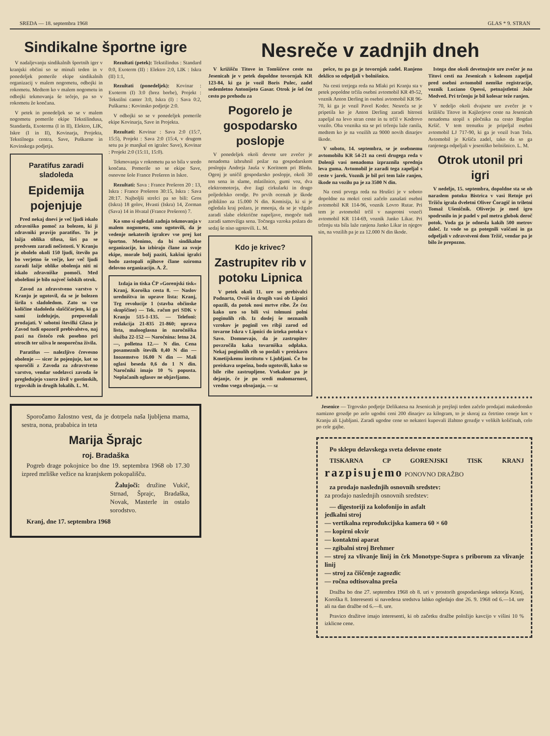SREDA — 18. septembra 1968 GLAS * 9. STRAN
Sindikalne športne igre
V nadaljevanju sindikalnih športnih iger v kranjski občini so se minuli teden in v ponedeljek pomerile ekipe sindikalnih organizacij v malem nogometu, odbojki in rokometu. Medtem ko v malem nogometu in odbojki tekmovanja še tečejo, pa so v rokometu že končana.
V petek in ponedeljek so se v malem nogometu pomerile ekipe Tekstilindusa, Standarda, Exoterma (I in II), Elektro, LIK, Iskre (I in II), Kovinarja, Projekta, Tekstilnega centra, Save, Puškarne in Kovinskega podjetja.
Paratifus zaradi sladoleda
Epidemija pojenjuje
Pred nekaj dnevi je več ljudi iskalo zdravniško pomoč za bolezen, ki ji zdravniki pravijo paratifus. To je lažja oblika tifusa, širi pa se predvsem zaradi nečistosti. V Kranju je obolelo okoli 150 ljudi, število pa bo verjetno še večje, ker več ljudi zaradi lažje oblike obolenja niti ni iskalo zdravniške pomoči. Med obolelimi je bilo največ šolskih otrok.
Zavod za zdravstveno varstvo v Kranju je ugotovil, da se je bolezen širila s sladoledom. Zato so vse količine sladoleda slaščičarjem, ki ga sami izdelujejo, prepovedali prodajati. V sobotni številki Glasa je Zavod tudi opozoril prebivalstvo, naj pazi na čistočo rok posebno pri otrocih ter uživa le neoporečna živila.
Paratifus — nalezljivo črevesno obolenje — sicer že pojenjuje, kot so sporočili z Zavoda za zdravstveno varstvo, vendar sodelavci zavoda še pregledujejo vzorce živil v gostinskih, trgovskih in drugih lokalih. L. M.
Rezultati (petek): Tekstilindus : Standard 0:0, Exoterm (II) : Elektro 2:0, LIK : Iskra (II) 1:1,
Rezultati (ponedeljek): Kovinar : Exoterm (I) 3:0 (brez borbe), Projekt : Tekstilni canter 3:0, Iskra (I) : Sava 0:2, Puškarna : Kovinsko podjetje 2:0.
V odbojki so se v ponedeljek pomerile ekipe Kovinarja, Save in Projekta.
Rezultati: Kovinar : Sava 2:0 (15:7, 15:5), Projekt : Sava 2:0 (15:4, v drugem setu pa je manjkal en igralec Save), Kovinar : Projekt 2:0 (15:11, 15:0).
Tekmovanja v rokometu pa so bila v sredo končana. Pomerile so se ekipe Save, osnovne šole France Prešeren in Iskre.
Rezultati: Sava : France Prešeren 20 : 13, Iskra : France Prešeren 30:15, Iskra : Sava 28:17. Najboljši strelci pa so bili: Gros (Iskra) 18 golov, Hvasti (Iskra) 14, Zorman (Sava) 14 in Hvatal (France Prešeren) 7.
Ko smo si ogledali zadnja tekmovanja v malem nogometu, smo ugotovili, da je vedenje nekaterih igralcev vse prej kot športno. Menimo, da bi sindikalne organizacije, ko izbirajo člane za svoje ekipe, morale bolj paziti, kakšni igralci bodo zastopali njihove člane oziroma delovno organizacijo. A. Ž.
Izdaja in tiska ČP »Gorenjski tisk« Kranj, Koroška cesta 8. — Naslov uredništva in uprave lista: Kranj, Trg revolucije 1 (stavba občinske skupščine) — Tek. račun pri SDK v Kranju 515-1-135. — Telefoni: redakcija 21-835 21-860; uprava lista, malooglasna in naročniška služba 22-152 — Naročnina: letna 24.—, polletna 12.— N din. Cena posameznih številk 0,40 N din — Inozemstvo 16.00 N din — Mali oglasi beseda 0,6 do 1 N din. Naročniki imajo 10 % popusta. Neplačanih oglasov ne objavljamo.
Sporočamo žalostno vest, da je dotrpela naša ljubljena mama, sestra, nona, prababica in teta
Marija Šprajc
roj. Bradaška
Pogreb drage pokojnice bo dne 19. septembra 1968 ob 17.30 izpred mrliške vežice na kranjskem pokopališču.
Žalujoči: družine Vukič, Strnad, Šprajc, Bradaška, Novak, Masterle in ostalo sorodstvo.
Kranj, dne 17. septembra 1968
Nesreče v zadnjih dneh
V križišču Titove in Tomšičeve ceste na Jesenicah je v petek dopoldne tovornjak KR 123-84, ki ga je vozil Boris Pulec, zadel sedemletno Antonijeto Gasar. Otrok je šel čez cesto po prehodu za
Pogorelo je gospodarsko poslopje
V ponedeljek okoli devete ure zvečer je nenadoma izbruhnil požar na gospodarskem poslopju Andreja Jauša v Koritnem pri Bledu. Ogenj je uničil gospodarsko poslopje, okoli 30 ton sena in slame, mlatilnico, gumi voz, dva elektromotorja, dve žagi cirkularki in drugo poljedelsko orodje. Po prvih ocenah je škode približno za 15.000 N din. Komisija, ki si je ogledala kraj požara, je mnenja, da se je vžgalo zaradi slabe električne napeljave, mogoče tudi zaradi samovžiga sena. Točnega vzroka požara do sedaj še niso ugotovili. L. M.
Kdo je krivec?
Zastrupitev rib v potoku Lipnica
V petek okoli 11. ure so prebivalci Podnarta, Ovsiš in drugih vasi ob Lipnici opazili, da potok nosi mrtve ribe. Že čez kako uro so bili vsi tolmuni polni poginulih rib. Iz doslej še neznanih vzrokov je poginil ves ribji zarod od tovarne Iskra v Lipnici do izteka potoka v Savo. Domnevajo, da je zastrupitev povzročila kaka tovarniška odplaka. Nekaj poginulih rib so poslali v preiskavo Kmetijskemu institutu v Ljubljani. Če bo preiskava uspešna, bodo ugotovili, kako so bile ribe zastrupljene. Vsekakor pa je dejanje, če je po sredi malomarnost, vredno vsega obsojanja. — sz
pešce, tu pa ga je tovornjak zadel. Ranjeno deklico so odpeljali v bolnišnico.
Na cesti tretjega reda na Mlaki pri Kranju sta v petek popoldne trčila osebni avtomobil KR 49-52, voznik Anton Derling in osebni avtomobil KR 96-70, ki ga je vozil Pavel Koder. Nesreča se je pripetila ko je Anton Derling zaradi hitrosti zapeljal na levo stran ceste in tu trčil v Kodrovo vozilo. Oba voznika sta se pri trčenju laže ranila, medtem ko je na vozilih za 9000 novih dinarjev škode.
V soboto, 14. septembra, se je osebnemu avtomobilu KR 54-21 na cesti drugega reda v Dolenji vasi nenadoma izpraznila sprednja leva guma. Avtomobil je zaradi tega zapeljal s ceste v jarek. Voznik je bil pri tem laže ranjen, škode na vozilu pa je za 3500 N din.
Na cesti prvega reda na Hrušici je v soboto dopoldne na mokri cesti začelo zanašati osebni avtomobil KR 114-96, voznik Lovro Rutar. Pri tem je avtomobil trčil v nasprotni vozeči avtomobil KR 114-69, voznik Janko Likar. Pri trčenju sta bila laže ranjena Janko Likar in njegov sin, na vozilih pa je za 12.000 N din škode.
Istega dne okoli devetnajste ure zvečer je na Titovi cesti na Jesenicah s kolesom zapeljal pred osebni avtomobil nemške registracije, voznik Luciano Opessi, petnajstletni Jože Medved. Pri trčenju je bil kolesar teže ranjen.
V nedeljo okoli dvajsete ure zvečer je v križišču Titove in Kajžerjeve ceste na Jesenicah nenadoma stopil s pločnika na cesto Bogdan Kršič. V tem trenutku je pripeljal osebni avtomobil LJ 717-90, ki ga je vozil Ivan Tola. Avtomobil je Kršiča zadel, tako da so ga ranjenega odpeljali v jeseniško bolnišnico. L. M.
Otrok utonil pri igri
V nedeljo, 15. septembra, dopoldne sta se ob naraslem potoku Bistrica v vasi Retnje pri Tržiču igrala dveletni Oliver Čoragič in triletni Tomaž Ušeničnik. Oliverju je med igro spodrsnilo in je padel v pol metra globok deroč potok. Voda ga je odnesla kakih 500 metrov daleč. Iz vode so ga potegnili vaščani in ga odpeljali v zdravstveni dom Tržič, vendar pa je bilo že prepozno.
Jesenice — Trgovsko podjetje Delikatesa na Jesenicah je prejšnji teden začelo prodajati makedonsko namizno grozdje po zelo ugodni ceni 200 dinarjev za kilogram, to je skoraj za četrtino ceneje kot v Kranju ali Ljubljani. Zaradi ugodne cene so nekateri kupovali žlahtno grozdje v velikih količinah, celo po cele gajbe.
Po sklepu delavskega sveta delovne enote
TISKARNA CP GORENJSKI TISK KRANJ razpisujemo PONOVNO DRAŽBO
za prodajo naslednjih osnovnih sredstev:
za prodajo naslednjih osnovnih sredstev:
— digestoriji za kolofonijo in asfalt
jedkalni stroj
— vertikalna reprodukcijska kamera 60 × 60
— kopirni okvir
— kontaktni aparat
— zgibalni stroj Brehmer
— stroj za vlivanje linij in črk Monotype-Supra s priborom za vlivanje linij
— stroj za čiščenje zagozdic
— ročna odtisovalna preša
Dražba bo dne 27. septembra 1968 ob 8. uri v prostorih gospodarskega sektorja Kranj, Koroška 8. Interesenti si navedena sredstva lahko ogledajo dne 26. 9. 1968 od 6.—14. ure ali na dan dražbe od 6.—8. ure.
Pravico dražitve imajo interesenti, ki ob začetku dražbe položijo kavcijo v višini 10 % izklicne cene.